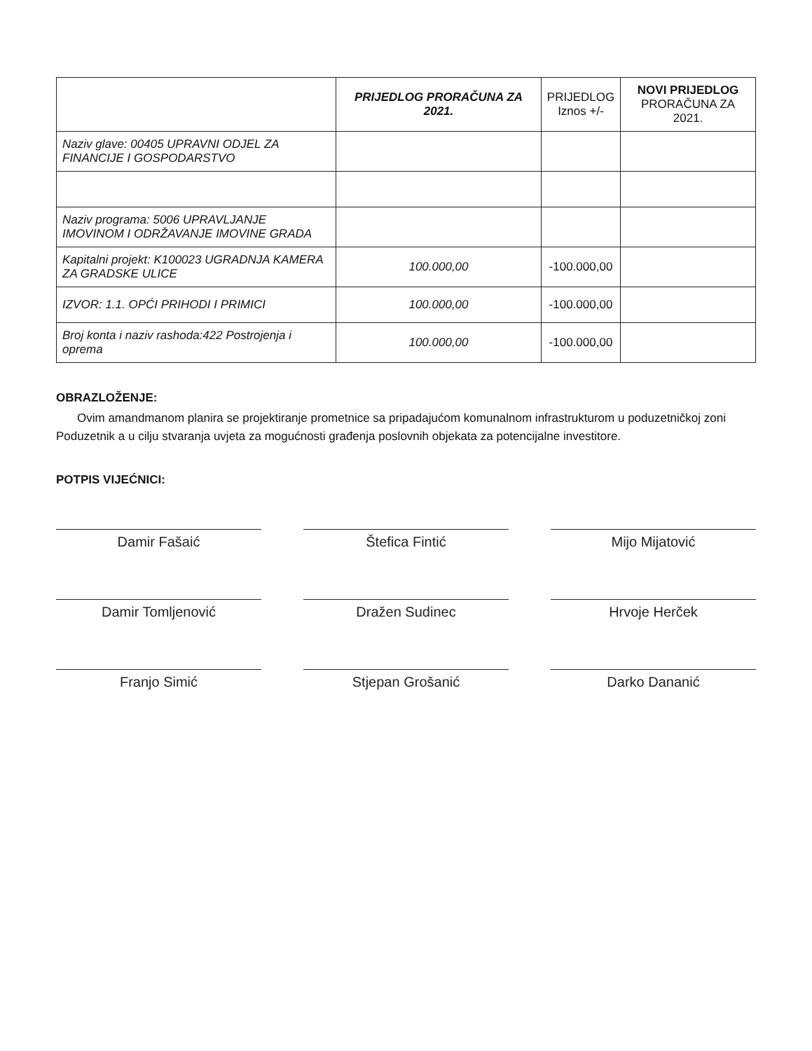| | PRIJEDLOG PRORAČUNA ZA 2021. | PRIJEDLOG Iznos +/- | NOVI PRIJEDLOG PRORAČUNA ZA 2021. |
| --- | --- | --- | --- |
| Naziv glave: 00405 UPRAVNI ODJEL ZA FINANCIJE I GOSPODARSTVO | | | |
| Naziv programa: 5006 UPRAVLJANJE IMOVINOM I ODRŽAVANJE IMOVINE GRADA | | | |
| Kapitalni projekt: K100023 UGRADNJA KAMERA ZA GRADSKE ULICE | 100.000,00 | -100.000,00 | |
| IZVOR: 1.1. OPĆI PRIHODI I PRIMICI | 100.000,00 | -100.000,00 | |
| Broj konta i naziv rashoda:422 Postrojenja i oprema | 100.000,00 | -100.000,00 | |
OBRAZLOŽENJE:
Ovim amandmanom planira se projektiranje prometnice sa pripadajućom komunalnom infrastrukturom u poduzetničkoj zoni Poduzetnik a u cilju stvaranja uvjeta za mogućnosti građenja poslovnih objekata za potencijalne investitore.
POTPIS VIJEĆNICI:
Damir Fašaić
Štefica Fintić
Mijo Mijatović
Damir Tomljenović
Dražen Sudinec
Hrvoje Herček
Franjo Simić
Stjepan Grošanić
Darko Dananić